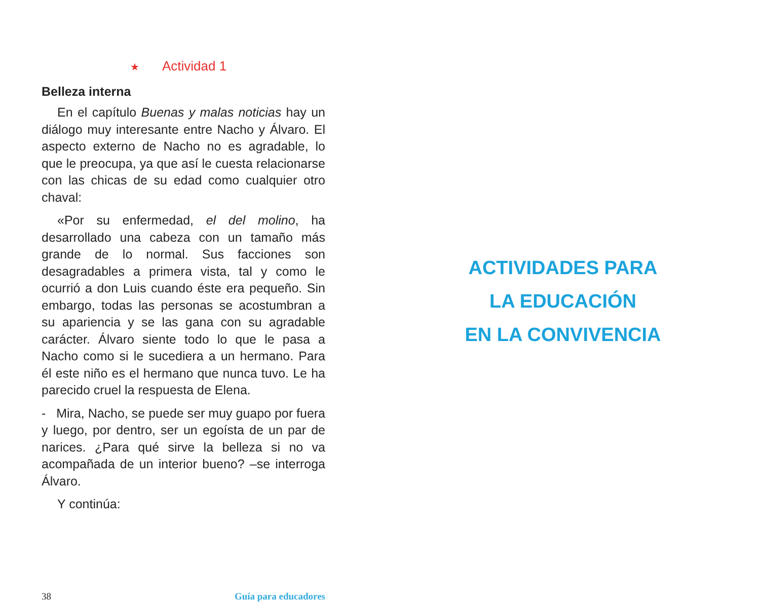★ Actividad 1
Belleza interna
En el capítulo Buenas y malas noticias hay un diálogo muy interesante entre Nacho y Álvaro. El aspecto externo de Nacho no es agradable, lo que le preocupa, ya que así le cuesta relacionarse con las chicas de su edad como cualquier otro chaval:
«Por su enfermedad, el del molino, ha desarrollado una cabeza con un tamaño más grande de lo normal. Sus facciones son desagradables a primera vista, tal y como le ocurrió a don Luis cuando éste era pequeño. Sin embargo, todas las personas se acostumbran a su apariencia y se las gana con su agradable carácter. Álvaro siente todo lo que le pasa a Nacho como si le sucediera a un hermano. Para él este niño es el hermano que nunca tuvo. Le ha parecido cruel la respuesta de Elena.
- Mira, Nacho, se puede ser muy guapo por fuera y luego, por dentro, ser un egoísta de un par de narices. ¿Para qué sirve la belleza si no va acompañada de un interior bueno? –se interroga Álvaro.
Y continúa:
38 Guía para educadores
ACTIVIDADES PARA
LA EDUCACIÓN
EN LA CONVIVENCIA